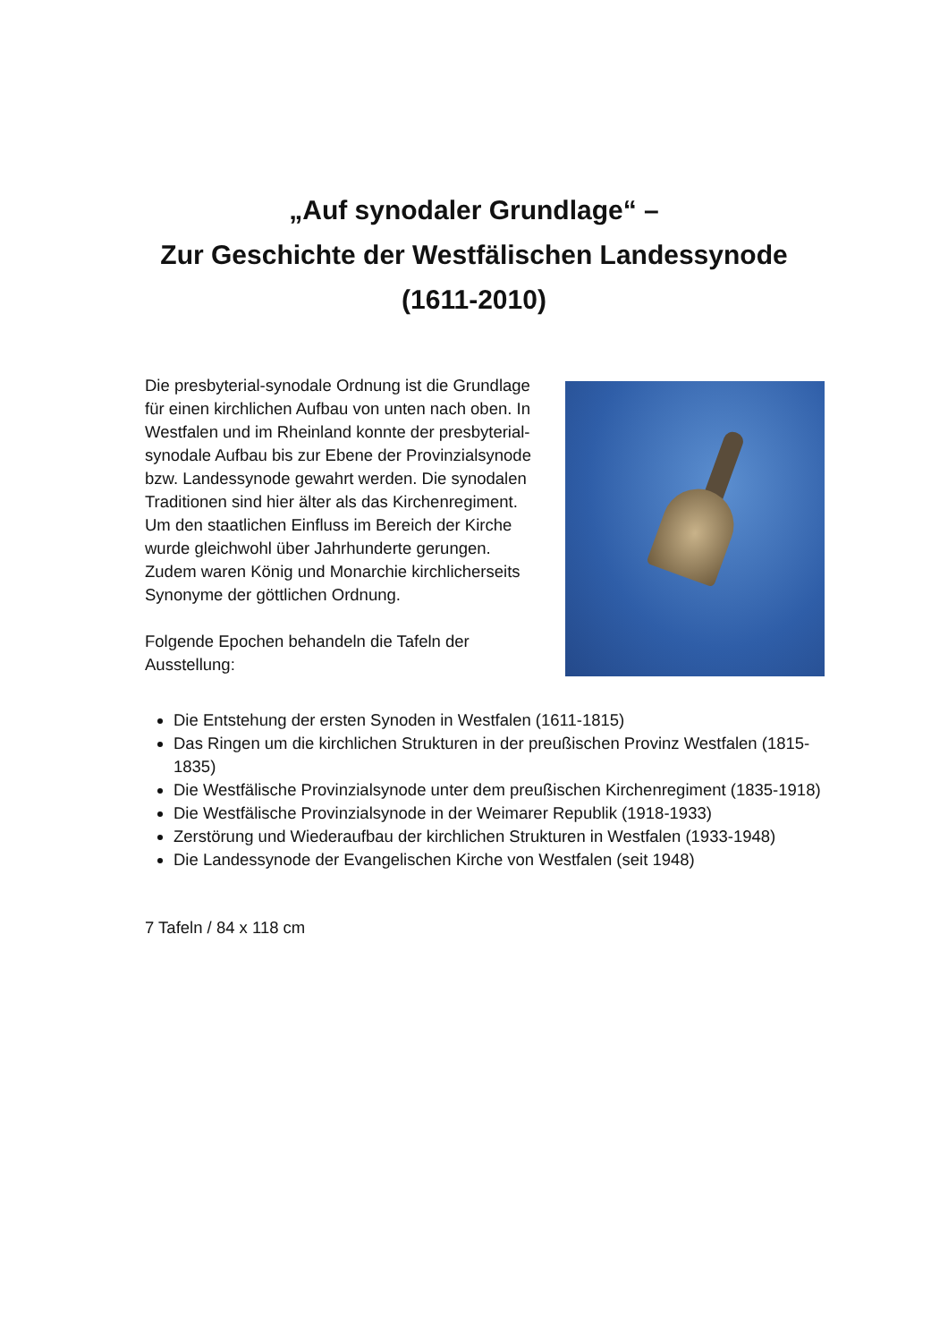„Auf synodaler Grundlage“ –
Zur Geschichte der Westfälischen Landessynode
(1611-2010)
Die presbyterial-synodale Ordnung ist die Grundlage für einen kirchlichen Aufbau von unten nach oben. In Westfalen und im Rheinland konnte der presbyterial-synodale Aufbau bis zur Ebene der Provinzialsynode bzw. Landessynode gewahrt werden. Die synodalen Traditionen sind hier älter als das Kirchenregiment. Um den staatlichen Einfluss im Bereich der Kirche wurde gleichwohl über Jahrhunderte gerungen. Zudem waren König und Monarchie kirchlicherseits Synonyme der göttlichen Ordnung.
Folgende Epochen behandeln die Tafeln der Ausstellung:
Die Entstehung der ersten Synoden in Westfalen (1611-1815)
Das Ringen um die kirchlichen Strukturen in der preußischen Provinz Westfalen (1815- 1835)
Die Westfälische Provinzialsynode unter dem preußischen Kirchenregiment (1835-1918)
Die Westfälische Provinzialsynode in der Weimarer Republik (1918-1933)
Zerstörung und Wiederaufbau der kirchlichen Strukturen in Westfalen (1933-1948)
Die Landessynode der Evangelischen Kirche von Westfalen (seit 1948)
7 Tafeln / 84 x 118 cm